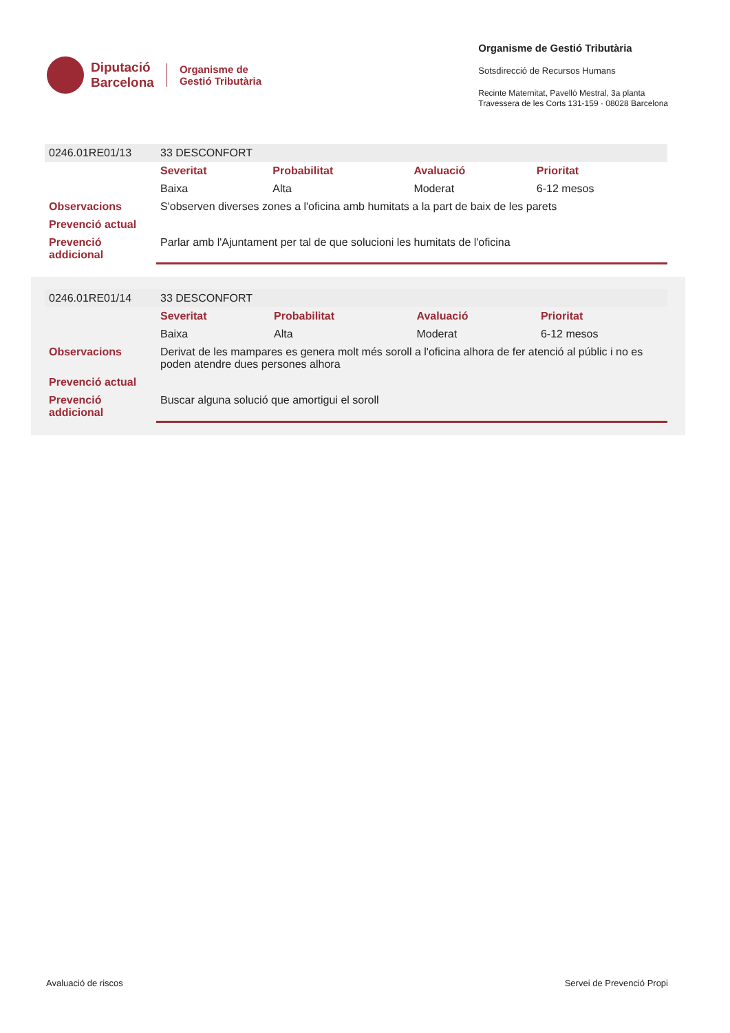Diputació
Barcelona
Organisme de
Gestió Tributària
Organisme de Gestió Tributària
Sotsdirecció de Recursos Humans
Recinte Maternitat, Pavelló Mestral, 3a planta
Travessera de les Corts 131-159 · 08028 Barcelona
| 0246.01RE01/13 | 33 DESCONFORT | | | |
| | Severitat | Probabilitat | Avaluació | Prioritat |
| | Baixa | Alta | Moderat | 6-12 mesos |
| Observacions | S'observen diverses zones a l'oficina amb humitats a la part de baix de les parets | | | |
| Prevenció actual | | | | |
| Prevenció addicional | Parlar amb l'Ajuntament per tal de que solucioni les humitats de l'oficina | | | |
| 0246.01RE01/14 | 33 DESCONFORT | | | |
| | Severitat | Probabilitat | Avaluació | Prioritat |
| | Baixa | Alta | Moderat | 6-12 mesos |
| Observacions | Derivat de les mampares es genera molt més soroll a l'oficina alhora de fer atenció al públic i no es poden atendre dues persones alhora | | | |
| Prevenció actual | | | | |
| Prevenció addicional | Buscar alguna solució que amortigui el soroll | | | |
Avaluació de riscos Servei de Prevenció Propi